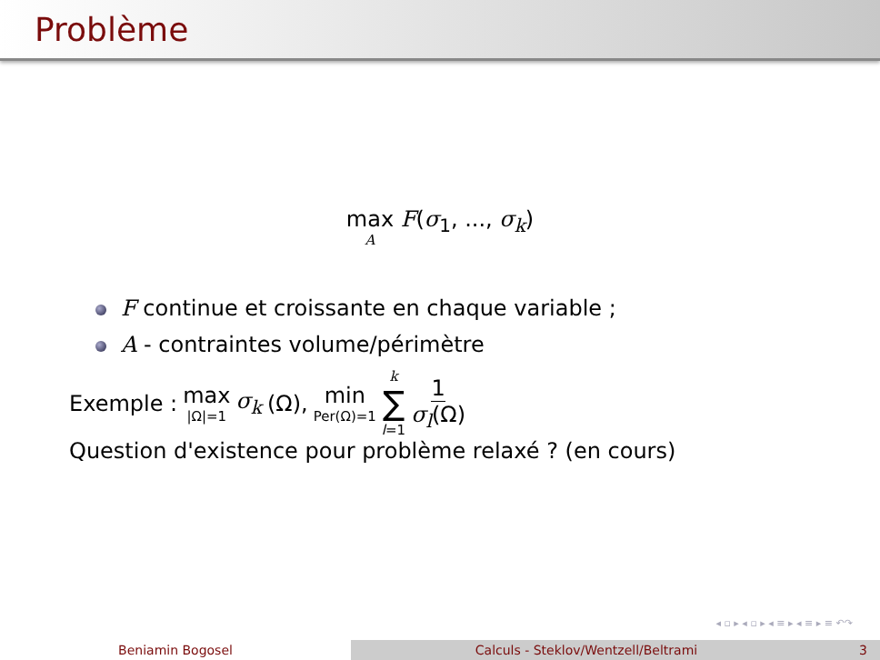Problème
max A F(σ<sub>1</sub>, ..., σ<sub>k</sub>)
F continue et croissante en chaque variable ;
A - contraintes volume/périmètre
Exemple : max |Ω|=1 σ<sub>k</sub> (Ω), min Per(Ω)=1 k ∑ l=1 1 σ<sub>l</sub>(Ω)
Question d'existence pour problème relaxé ? (en cours)
◂ ▫ ▸ ◂ ▫ ▸ ◂ ≡ ▸ ◂ ≡ ▸ ≡ ↶↷
Beniamin Bogosel Calculs - Steklov/Wentzell/Beltrami
3